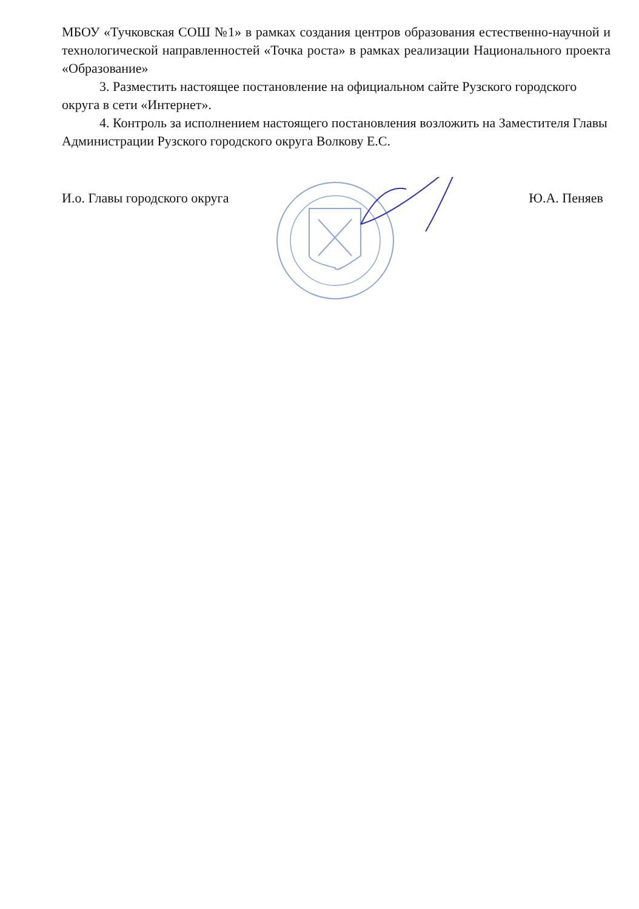МБОУ «Тучковская СОШ №1» в рамках создания центров образования естественно-научной и технологической направленностей «Точка роста» в рамках реализации Национального проекта «Образование»
3. Разместить настоящее постановление на официальном сайте Рузского городского округа в сети «Интернет».
4. Контроль за исполнением настоящего постановления возложить на Заместителя Главы Администрации Рузского городского округа Волкову Е.С.
И.о. Главы городского округа Ю.А. Пеняев